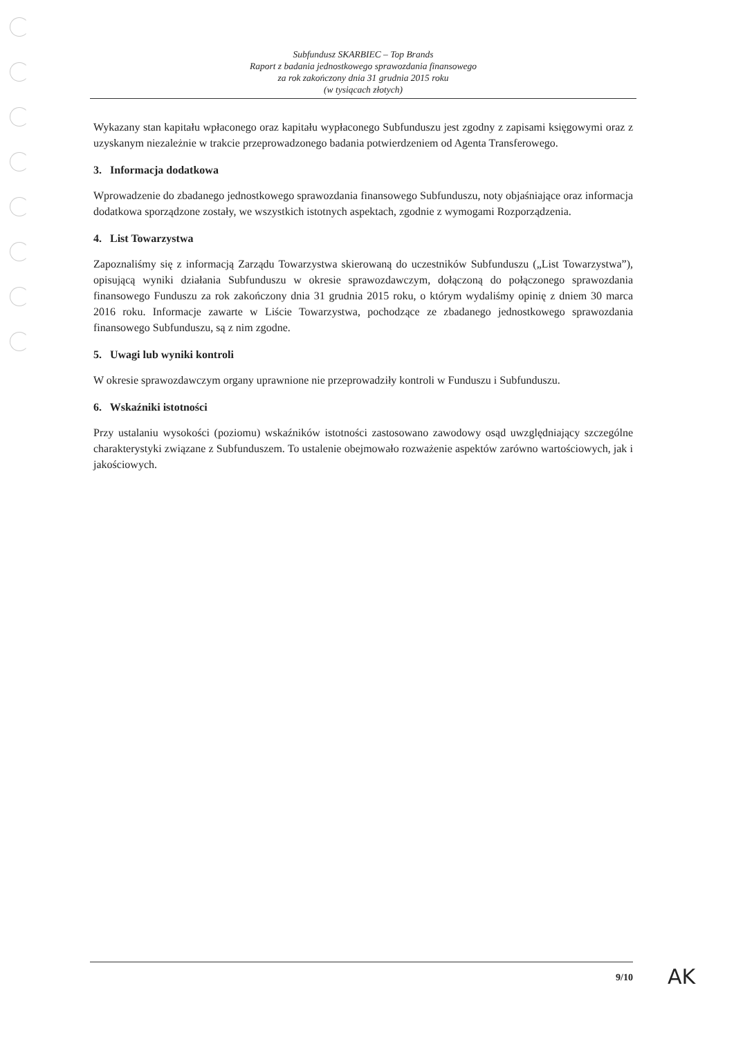Subfundusz SKARBIEC – Top Brands
Raport z badania jednostkowego sprawozdania finansowego
za rok zakończony dnia 31 grudnia 2015 roku
(w tysiącach złotych)
Wykazany stan kapitału wpłaconego oraz kapitału wypłaconego Subfunduszu jest zgodny z zapisami księgowymi oraz z uzyskanym niezależnie w trakcie przeprowadzonego badania potwierdzeniem od Agenta Transferowego.
3. Informacja dodatkowa
Wprowadzenie do zbadanego jednostkowego sprawozdania finansowego Subfunduszu, noty objaśniające oraz informacja dodatkowa sporządzone zostały, we wszystkich istotnych aspektach, zgodnie z wymogami Rozporządzenia.
4. List Towarzystwa
Zapoznaliśmy się z informacją Zarządu Towarzystwa skierowaną do uczestników Subfunduszu („List Towarzystwa”), opisującą wyniki działania Subfunduszu w okresie sprawozdawczym, dołączoną do połączonego sprawozdania finansowego Funduszu za rok zakończony dnia 31 grudnia 2015 roku, o którym wydaliśmy opinię z dniem 30 marca 2016 roku. Informacje zawarte w Liście Towarzystwa, pochodzące ze zbadanego jednostkowego sprawozdania finansowego Subfunduszu, są z nim zgodne.
5. Uwagi lub wyniki kontroli
W okresie sprawozdawczym organy uprawnione nie przeprowadziły kontroli w Funduszu i Subfunduszu.
6. Wskaźniki istotności
Przy ustalaniu wysokości (poziomu) wskaźników istotności zastosowano zawodowy osąd uwzględniający szczególne charakterystyki związane z Subfunduszem. To ustalenie obejmowało rozważenie aspektów zarówno wartościowych, jak i jakościowych.
9/10 AK